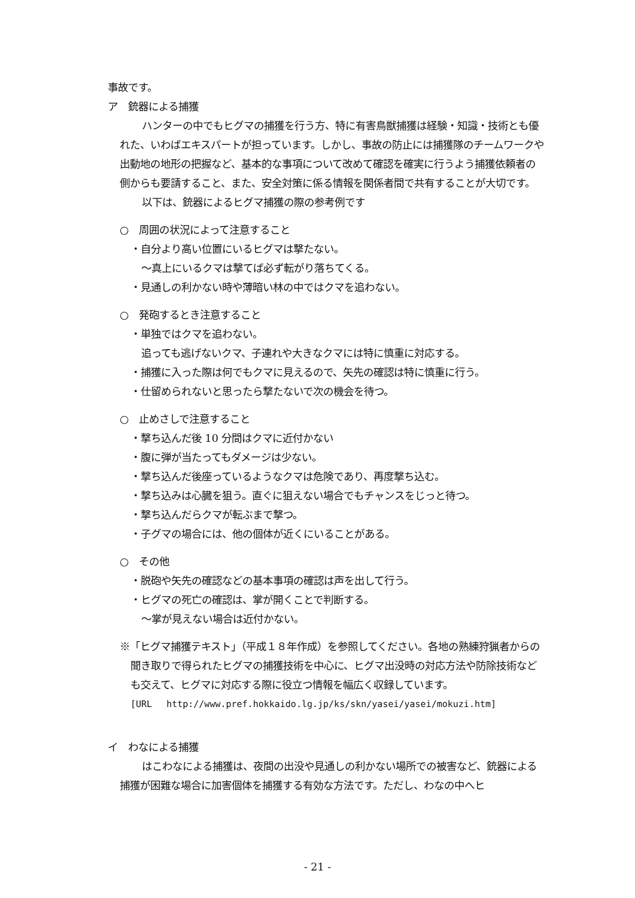事故です。
ア　銃器による捕獲
ハンターの中でもヒグマの捕獲を行う方、特に有害鳥獣捕獲は経験・知識・技術とも優れた、いわばエキスパートが担っています。しかし、事故の防止には捕獲隊のチームワークや出動地の地形の把握など、基本的な事項について改めて確認を確実に行うよう捕獲依頼者の側からも要請すること、また、安全対策に係る情報を関係者間で共有することが大切です。
以下は、銃器によるヒグマ捕獲の際の参考例です
○　周囲の状況によって注意すること
・自分より高い位置にいるヒグマは撃たない。
～真上にいるクマは撃てば必ず転がり落ちてくる。
・見通しの利かない時や薄暗い林の中ではクマを追わない。
○　発砲するとき注意すること
・単独ではクマを追わない。
追っても逃げないクマ、子連れや大きなクマには特に慎重に対応する。
・捕獲に入った際は何でもクマに見えるので、矢先の確認は特に慎重に行う。
・仕留められないと思ったら撃たないで次の機会を待つ。
○　止めさしで注意すること
・撃ち込んだ後 10 分間はクマに近付かない
・腹に弾が当たってもダメージは少ない。
・撃ち込んだ後座っているようなクマは危険であり、再度撃ち込む。
・撃ち込みは心臓を狙う。直ぐに狙えない場合でもチャンスをじっと待つ。
・撃ち込んだらクマが転ぶまで撃つ。
・子グマの場合には、他の個体が近くにいることがある。
○　その他
・脱砲や矢先の確認などの基本事項の確認は声を出して行う。
・ヒグマの死亡の確認は、掌が開くことで判断する。
～掌が見えない場合は近付かない。
※「ヒグマ捕獲テキスト」（平成１８年作成）を参照してください。各地の熟練狩猟者からの聞き取りで得られたヒグマの捕獲技術を中心に、ヒグマ出没時の対応方法や防除技術なども交えて、ヒグマに対応する際に役立つ情報を幅広く収録しています。
[URL　 http://www.pref.hokkaido.lg.jp/ks/skn/yasei/yasei/mokuzi.htm]
イ　わなによる捕獲
はこわなによる捕獲は、夜間の出没や見通しの利かない場所での被害など、銃器による捕獲が困難な場合に加害個体を捕獲する有効な方法です。ただし、わなの中へヒ
- 21 -